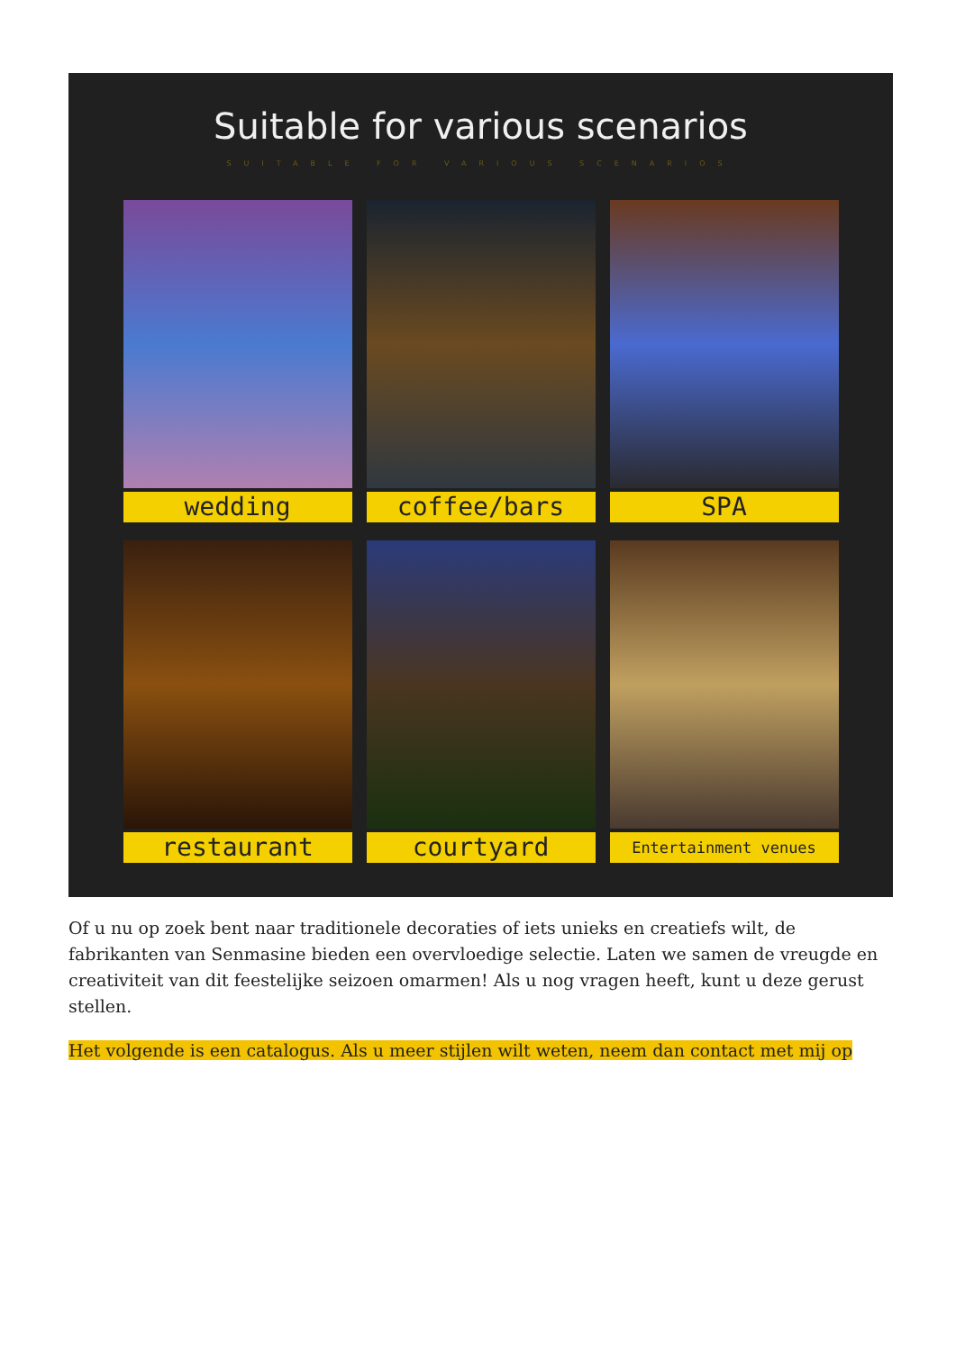Suitable for various scenarios
SUITABLE FOR VARIOUS SCENARIOS
wedding
coffee/bars
SPA
restaurant
courtyard
Entertainment venues
Of u nu op zoek bent naar traditionele decoraties of iets unieks en creatiefs wilt, de fabrikanten van Senmasine bieden een overvloedige selectie. Laten we samen de vreugde en creativiteit van dit feestelijke seizoen omarmen! Als u nog vragen heeft, kunt u deze gerust stellen.
Het volgende is een catalogus. Als u meer stijlen wilt weten, neem dan contact met mij op